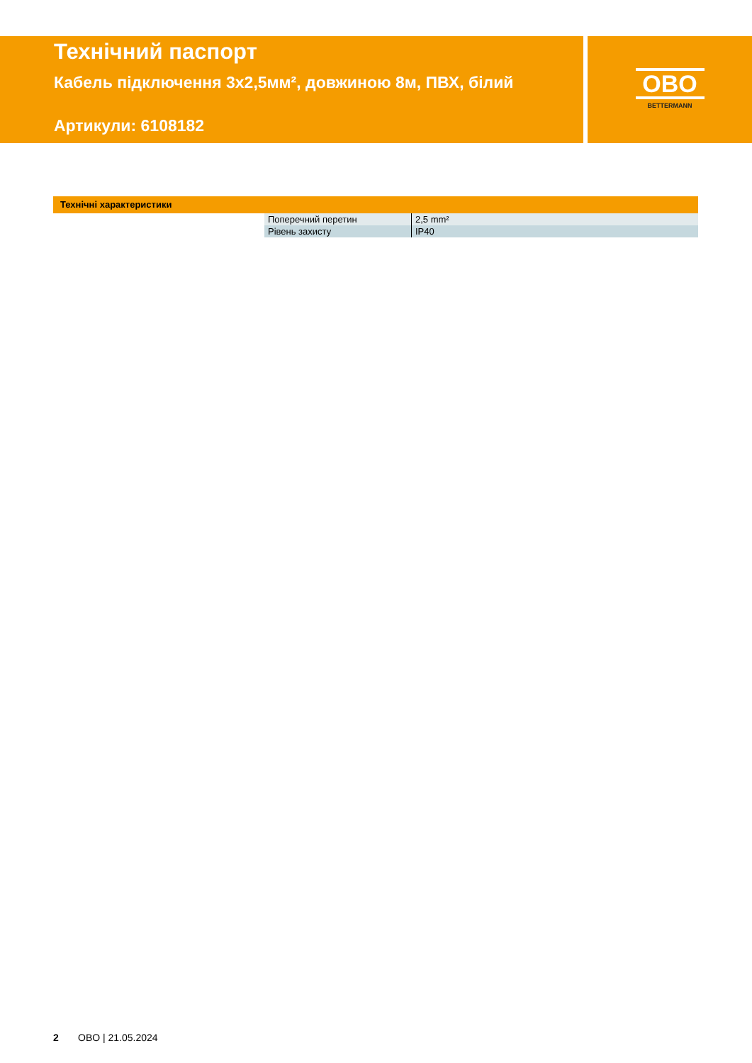Технічний паспорт
Кабель підключення 3x2,5мм², довжиною 8м, ПВХ, білий
Артикули: 6108182
OBO
BETTERMANN
Технічні характеристики
| Поперечний перетин | 2,5 mm² |
| Рівень захисту | IP40 |
2 OBO | 21.05.2024